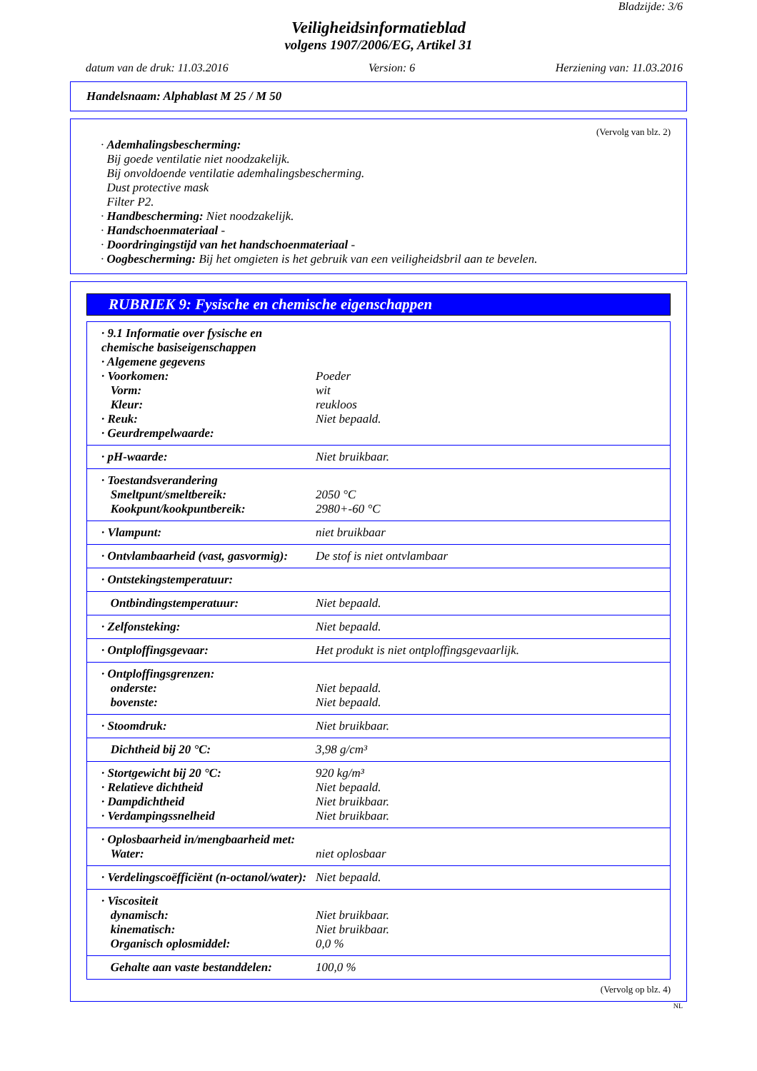Bladzijde: 3/6
Veiligheidsinformatieblad
volgens 1907/2006/EG, Artikel 31
datum van de druk: 11.03.2016 Version: 6 Herziening van: 11.03.2016
Handelsnaam: Alphablast M 25 / M 50
(Vervolg van blz. 2)
· Ademhalingsbescherming:
Bij goede ventilatie niet noodzakelijk.
Bij onvoldoende ventilatie ademhalingsbescherming.
Dust protective mask
Filter P2.
· Handbescherming: Niet noodzakelijk.
· Handschoenmateriaal -
· Doordringingstijd van het handschoenmateriaal -
· Oogbescherming: Bij het omgieten is het gebruik van een veiligheidsbril aan te bevelen.
RUBRIEK 9: Fysische en chemische eigenschappen
| · 9.1 Informatie over fysische en chemische basiseigenschappen · Algemene gegevens · Voorkomen: Vorm: Kleur: · Reuk: · Geurdrempelwaarde: | Poeder wit reukloos Niet bepaald. |
| · pH-waarde: | Niet bruikbaar. |
| · Toestandsverandering Smeltpunt/smeltbereik: Kookpunt/kookpuntbereik: | 2050 °C 2980+-60 °C |
| · Vlampunt: | niet bruikbaar |
| · Ontvlambaarheid (vast, gasvormig): | De stof is niet ontvlambaar |
| · Ontstekingstemperatuur: | |
| Ontbindingstemperatuur: | Niet bepaald. |
| · Zelfonsteking: | Niet bepaald. |
| · Ontploffingsgevaar: | Het produkt is niet ontploffingsgevaarlijk. |
| · Ontploffingsgrenzen: onderste: bovenste: | Niet bepaald. Niet bepaald. |
| · Stoomdruk: | Niet bruikbaar. |
| Dichtheid bij 20 °C: | 3,98 g/cm³ |
| · Stortgewicht bij 20 °C: · Relatieve dichtheid · Dampdichtheid · Verdampingssnelheid | 920 kg/m³ Niet bepaald. Niet bruikbaar. Niet bruikbaar. |
| · Oplosbaarheid in/mengbaarheid met: Water: | niet oplosbaar |
| · Verdelingscoëfficiënt (n-octanol/water): | Niet bepaald. |
| · Viscositeit dynamisch: kinematisch: Organisch oplosmiddel: | Niet bruikbaar. Niet bruikbaar. 0,0 % |
| Gehalte aan vaste bestanddelen: | 100,0 % |
(Vervolg op blz. 4)
NL